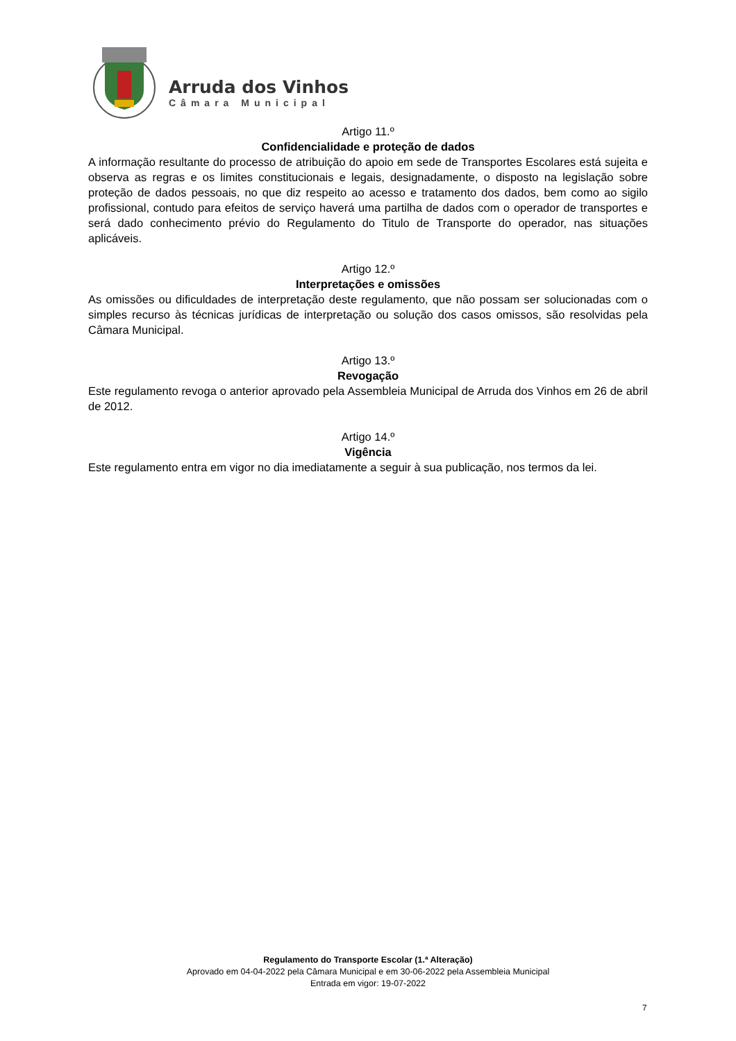Arruda dos Vinhos
Câmara Municipal
Artigo 11.º
Confidencialidade e proteção de dados
A informação resultante do processo de atribuição do apoio em sede de Transportes Escolares está sujeita e observa as regras e os limites constitucionais e legais, designadamente, o disposto na legislação sobre proteção de dados pessoais, no que diz respeito ao acesso e tratamento dos dados, bem como ao sigilo profissional, contudo para efeitos de serviço haverá uma partilha de dados com o operador de transportes e será dado conhecimento prévio do Regulamento do Titulo de Transporte do operador, nas situações aplicáveis.
Artigo 12.º
Interpretações e omissões
As omissões ou dificuldades de interpretação deste regulamento, que não possam ser solucionadas com o simples recurso às técnicas jurídicas de interpretação ou solução dos casos omissos, são resolvidas pela Câmara Municipal.
Artigo 13.º
Revogação
Este regulamento revoga o anterior aprovado pela Assembleia Municipal de Arruda dos Vinhos em 26 de abril de 2012.
Artigo 14.º
Vigência
Este regulamento entra em vigor no dia imediatamente a seguir à sua publicação, nos termos da lei.
Regulamento do Transporte Escolar (1.ª Alteração)
Aprovado em 04-04-2022 pela Câmara Municipal e em 30-06-2022 pela Assembleia Municipal
Entrada em vigor: 19-07-2022
7